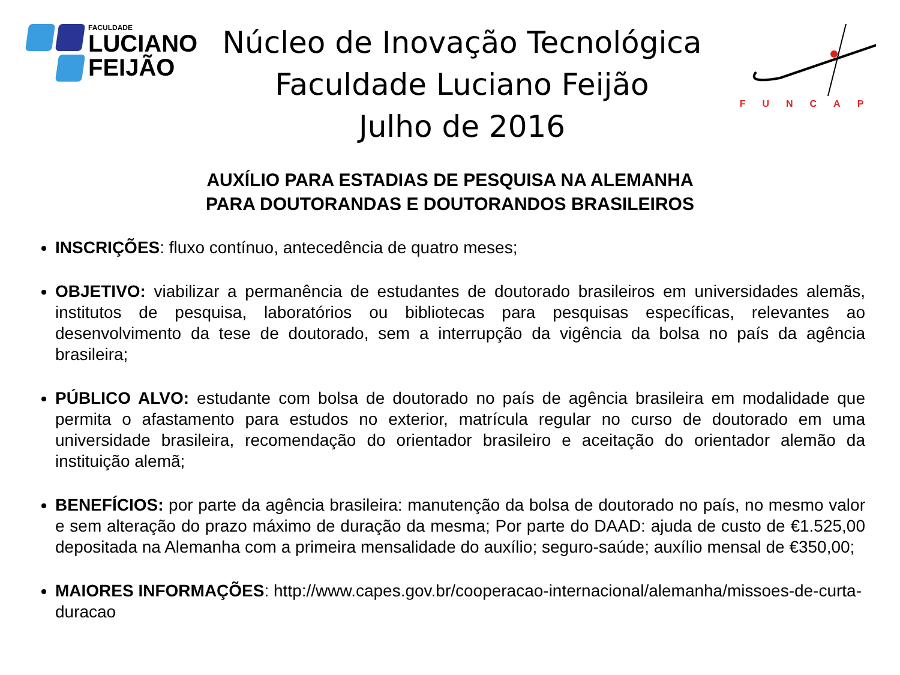FACULDADE
LUCIANO
FEIJÃO
Núcleo de Inovação Tecnológica
Faculdade Luciano Feijão
Julho de 2016
FUNCAP
AUXÍLIO PARA ESTADIAS DE PESQUISA NA ALEMANHA
PARA DOUTORANDAS E DOUTORANDOS BRASILEIROS
INSCRIÇÕES: fluxo contínuo, antecedência de quatro meses;
OBJETIVO: viabilizar a permanência de estudantes de doutorado brasileiros em universidades alemãs, institutos de pesquisa, laboratórios ou bibliotecas para pesquisas específicas, relevantes ao desenvolvimento da tese de doutorado, sem a interrupção da vigência da bolsa no país da agência brasileira;
PÚBLICO ALVO: estudante com bolsa de doutorado no país de agência brasileira em modalidade que permita o afastamento para estudos no exterior, matrícula regular no curso de doutorado em uma universidade brasileira, recomendação do orientador brasileiro e aceitação do orientador alemão da instituição alemã;
BENEFÍCIOS: por parte da agência brasileira: manutenção da bolsa de doutorado no país, no mesmo valor e sem alteração do prazo máximo de duração da mesma; Por parte do DAAD: ajuda de custo de €1.525,00 depositada na Alemanha com a primeira mensalidade do auxílio; seguro-saúde; auxílio mensal de €350,00;
MAIORES INFORMAÇÕES: http://www.capes.gov.br/cooperacao-internacional/alemanha/missoes-de-curta-duracao